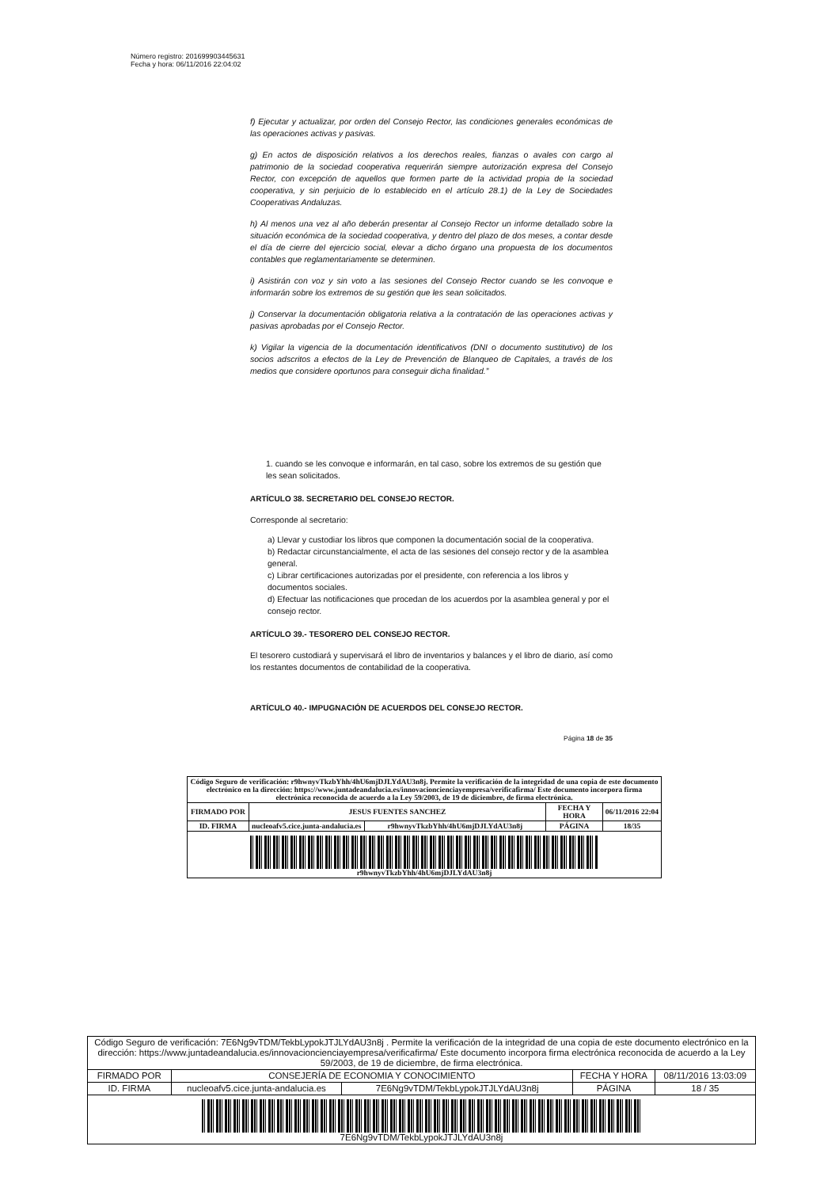Número registro: 201699903445631
Fecha y hora: 06/11/2016 22:04:02
f) Ejecutar y actualizar, por orden del Consejo Rector, las condiciones generales económicas de las operaciones activas y pasivas.
g) En actos de disposición relativos a los derechos reales, fianzas o avales con cargo al patrimonio de la sociedad cooperativa requerirán siempre autorización expresa del Consejo Rector, con excepción de aquellos que formen parte de la actividad propia de la sociedad cooperativa, y sin perjuicio de lo establecido en el artículo 28.1) de la Ley de Sociedades Cooperativas Andaluzas.
h) Al menos una vez al año deberán presentar al Consejo Rector un informe detallado sobre la situación económica de la sociedad cooperativa, y dentro del plazo de dos meses, a contar desde el día de cierre del ejercicio social, elevar a dicho órgano una propuesta de los documentos contables que reglamentariamente se determinen.
i) Asistirán con voz y sin voto a las sesiones del Consejo Rector cuando se les convoque e informarán sobre los extremos de su gestión que les sean solicitados.
j) Conservar la documentación obligatoria relativa a la contratación de las operaciones activas y pasivas aprobadas por el Consejo Rector.
k) Vigilar la vigencia de la documentación identificativos (DNI o documento sustitutivo) de los socios adscritos a efectos de la Ley de Prevención de Blanqueo de Capitales, a través de los medios que considere oportunos para conseguir dicha finalidad.”
1. cuando se les convoque e informarán, en tal caso, sobre los extremos de su gestión que les sean solicitados.
ARTÍCULO 38. SECRETARIO DEL CONSEJO RECTOR.
Corresponde al secretario:
a) Llevar y custodiar los libros que componen la documentación social de la cooperativa.
b) Redactar circunstancialmente, el acta de las sesiones del consejo rector y de la asamblea general.
c) Librar certificaciones autorizadas por el presidente, con referencia a los libros y documentos sociales.
d) Efectuar las notificaciones que procedan de los acuerdos por la asamblea general y por el consejo rector.
ARTÍCULO 39.- TESORERO DEL CONSEJO RECTOR.
El tesorero custodiará y supervisará el libro de inventarios y balances y el libro de diario, así como los restantes documentos de contabilidad de la cooperativa.
ARTÍCULO 40.- IMPUGNACIÓN DE ACUERDOS DEL CONSEJO RECTOR.
Página 18 de 35
| Código Seguro de verificación: r9hwnyvTkzbYhh/4hU6mjDJLYdAU3n8j. Permite la verificación de la integridad de una copia de este documento electrónico en la dirección: https://www.juntadeandalucia.es/innovacioncienciayempresa/verificafirma/ Este documento incorpora firma electrónica reconocida de acuerdo a la Ley 59/2003, de 19 de diciembre, de firma electrónica. | | | | |
| FIRMADO POR | JESUS FUENTES SANCHEZ | | FECHA Y HORA | 06/11/2016 22:04 |
| ID. FIRMA | nucleoafv5.cice.junta-andalucia.es | r9hwnyvTkzbYhh/4hU6mjDJLYdAU3n8j | PÁGINA | 18/35 |
| r9hwnyvTkzbYhh/4hU6mjDJLYdAU3n8j | | | | |
| Código Seguro de verificación: 7E6Ng9vTDM/TekbLypokJTJLYdAU3n8j . Permite la verificación de la integridad de una copia de este documento electrónico en la dirección: https://www.juntadeandalucia.es/innovacioncienciayempresa/verificafirma/ Este documento incorpora firma electrónica reconocida de acuerdo a la Ley 59/2003, de 19 de diciembre, de firma electrónica. | | | | |
| FIRMADO POR | CONSEJERÍA DE ECONOMIA Y CONOCIMIENTO | | FECHA Y HORA | 08/11/2016 13:03:09 |
| ID. FIRMA | nucleoafv5.cice.junta-andalucia.es | 7E6Ng9vTDM/TekbLypokJTJLYdAU3n8j | PÁGINA | 18 / 35 |
| 7E6Ng9vTDM/TekbLypokJTJLYdAU3n8j | | | | |